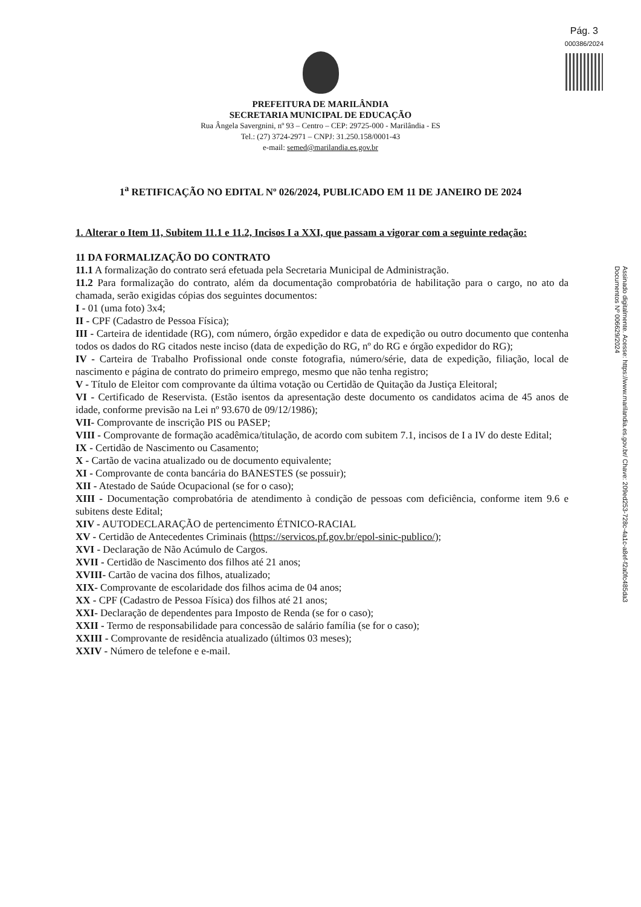Pág. 3
000386/2024
PREFEITURA DE MARILÂNDIA
SECRETARIA MUNICIPAL DE EDUCAÇÃO
Rua Ângela Savergnini, nº 93 – Centro – CEP: 29725-000 - Marilândia - ES
Tel.: (27) 3724-2971 – CNPJ: 31.250.158/0001-43
e-mail: semed@marilandia.es.gov.br
1<sup>a</sup> RETIFICAÇÃO NO EDITAL Nº 026/2024, PUBLICADO EM 11 DE JANEIRO DE 2024
1. Alterar o Item 11, Subitem 11.1 e 11.2, Incisos I a XXI, que passam a vigorar com a seguinte redação:
11 DA FORMALIZAÇÃO DO CONTRATO
11.1 A formalização do contrato será efetuada pela Secretaria Municipal de Administração.
11.2 Para formalização do contrato, além da documentação comprobatória de habilitação para o cargo, no ato da chamada, serão exigidas cópias dos seguintes documentos:
I - 01 (uma foto) 3x4;
II - CPF (Cadastro de Pessoa Física);
III - Carteira de identidade (RG), com número, órgão expedidor e data de expedição ou outro documento que contenha todos os dados do RG citados neste inciso (data de expedição do RG, nº do RG e órgão expedidor do RG);
IV - Carteira de Trabalho Profissional onde conste fotografia, número/série, data de expedição, filiação, local de nascimento e página de contrato do primeiro emprego, mesmo que não tenha registro;
V - Título de Eleitor com comprovante da última votação ou Certidão de Quitação da Justiça Eleitoral;
VI - Certificado de Reservista. (Estão isentos da apresentação deste documento os candidatos acima de 45 anos de idade, conforme previsão na Lei nº 93.670 de 09/12/1986);
VII- Comprovante de inscrição PIS ou PASEP;
VIII - Comprovante de formação acadêmica/titulação, de acordo com subitem 7.1, incisos de I a IV do deste Edital;
IX - Certidão de Nascimento ou Casamento;
X - Cartão de vacina atualizado ou de documento equivalente;
XI - Comprovante de conta bancária do BANESTES (se possuir);
XII - Atestado de Saúde Ocupacional (se for o caso);
XIII - Documentação comprobatória de atendimento à condição de pessoas com deficiência, conforme item 9.6 e subitens deste Edital;
XIV - AUTODECLARAÇÃO de pertencimento ÉTNICO-RACIAL
XV - Certidão de Antecedentes Criminais (https://servicos.pf.gov.br/epol-sinic-publico/);
XVI - Declaração de Não Acúmulo de Cargos.
XVII - Certidão de Nascimento dos filhos até 21 anos;
XVIII- Cartão de vacina dos filhos, atualizado;
XIX- Comprovante de escolaridade dos filhos acima de 04 anos;
XX - CPF (Cadastro de Pessoa Física) dos filhos até 21 anos;
XXI- Declaração de dependentes para Imposto de Renda (se for o caso);
XXII - Termo de responsabilidade para concessão de salário família (se for o caso);
XXIII - Comprovante de residência atualizado (últimos 03 meses);
XXIV - Número de telefone e e-mail.
Assinado digitalmente. Acesse: https://www.marilandia.es.gov.br/ Chave: 209ed253-728c-4a1c-a8ef-f2a0fc485da3
Documentos Nº 006629/2024